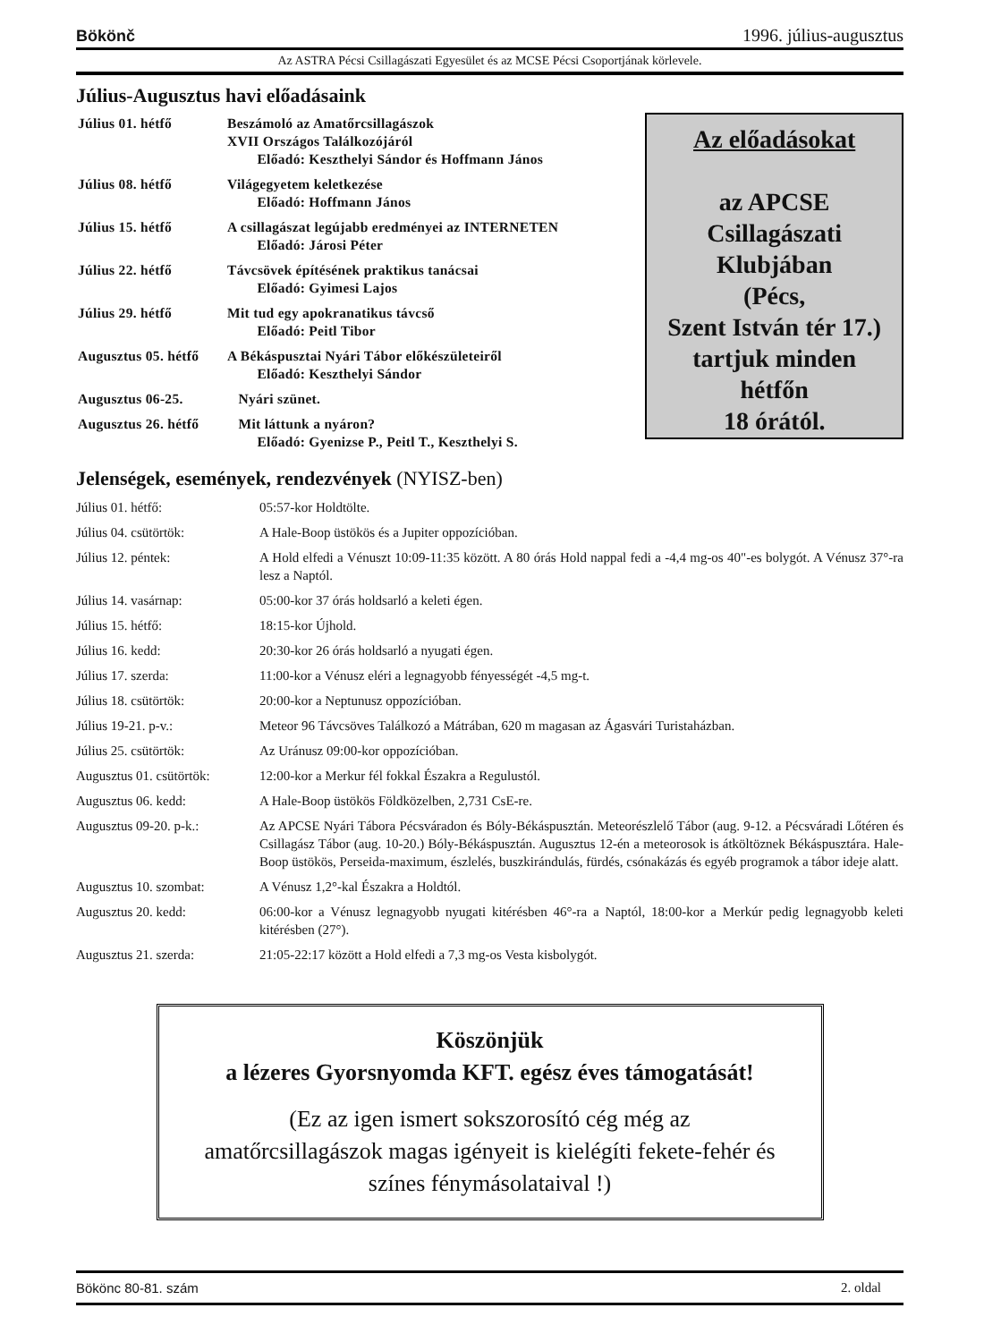Bökönč 1996. július-augusztus
Az ASTRA Pécsi Csillagászati Egyesület és az MCSE Pécsi Csoportjának körlevele.
Július-Augusztus havi előadásaink
| Július 01. hétfő | Beszámoló az Amatőrcsillagászok XVII Országos Találkozójáról Előadó: Keszthelyi Sándor és Hoffmann János |
| Július 08. hétfő | Világegyetem keletkezése Előadó: Hoffmann János |
| Július 15. hétfő | A csillagászat legújabb eredményei az INTERNETEN Előadó: Járosi Péter |
| Július 22. hétfő | Távcsövek építésének praktikus tanácsai Előadó: Gyimesi Lajos |
| Július 29. hétfő | Mit tud egy apokranatikus távcső Előadó: Peitl Tibor |
| Augusztus 05. hétfő | A Békáspusztai Nyári Tábor előkészületeiről Előadó: Keszthelyi Sándor |
| Augusztus 06-25. | Nyári szünet. |
| Augusztus 26. hétfő | Mit láttunk a nyáron? Előadó: Gyenizse P., Peitl T., Keszthelyi S. |
Az előadásokat
az APCSE
Csillagászati
Klubjában
(Pécs,
Szent István tér 17.)
tartjuk minden
hétfőn
18 órától.
Jelenségek, események, rendezvények (NYISZ-ben)
| Július 01. hétfő: | 05:57-kor Holdtölte. |
| Július 04. csütörtök: | A Hale-Boop üstökös és a Jupiter oppozícióban. |
| Július 12. péntek: | A Hold elfedi a Vénuszt 10:09-11:35 között. A 80 órás Hold nappal fedi a -4,4 mg-os 40"-es bolygót. A Vénusz 37°-ra lesz a Naptól. |
| Július 14. vasárnap: | 05:00-kor 37 órás holdsarló a keleti égen. |
| Július 15. hétfő: | 18:15-kor Újhold. |
| Július 16. kedd: | 20:30-kor 26 órás holdsarló a nyugati égen. |
| Július 17. szerda: | 11:00-kor a Vénusz eléri a legnagyobb fényességét -4,5 mg-t. |
| Július 18. csütörtök: | 20:00-kor a Neptunusz oppozícióban. |
| Július 19-21. p-v.: | Meteor 96 Távcsöves Találkozó a Mátrában, 620 m magasan az Ágasvári Turistaházban. |
| Július 25. csütörtök: | Az Uránusz 09:00-kor oppozícióban. |
| Augusztus 01. csütörtök: | 12:00-kor a Merkur fél fokkal Északra a Regulustól. |
| Augusztus 06. kedd: | A Hale-Boop üstökös Földközelben, 2,731 CsE-re. |
| Augusztus 09-20. p-k.: | Az APCSE Nyári Tábora Pécsváradon és Bóly-Békáspusztán. Meteorészlelő Tábor (aug. 9-12. a Pécsváradi Lőtéren és Csillagász Tábor (aug. 10-20.) Bóly-Békáspusztán. Augusztus 12-én a meteorosok is átköltöznek Békáspusztára. Hale-Boop üstökös, Perseida-maximum, észlelés, buszkirándulás, fürdés, csónakázás és egyéb programok a tábor ideje alatt. |
| Augusztus 10. szombat: | A Vénusz 1,2°-kal Északra a Holdtól. |
| Augusztus 20. kedd: | 06:00-kor a Vénusz legnagyobb nyugati kitérésben 46°-ra a Naptól, 18:00-kor a Merkúr pedig legnagyobb keleti kitérésben (27°). |
| Augusztus 21. szerda: | 21:05-22:17 között a Hold elfedi a 7,3 mg-os Vesta kisbolygót. |
Köszönjük
a lézeres Gyorsnyomda KFT. egész éves támogatását!
(Ez az igen ismert sokszorosító cég még az
amatőrcsillagászok magas igényeit is kielégíti fekete-fehér és
színes fénymásolataival !)
Bökönc 80-81. szám 2. oldal